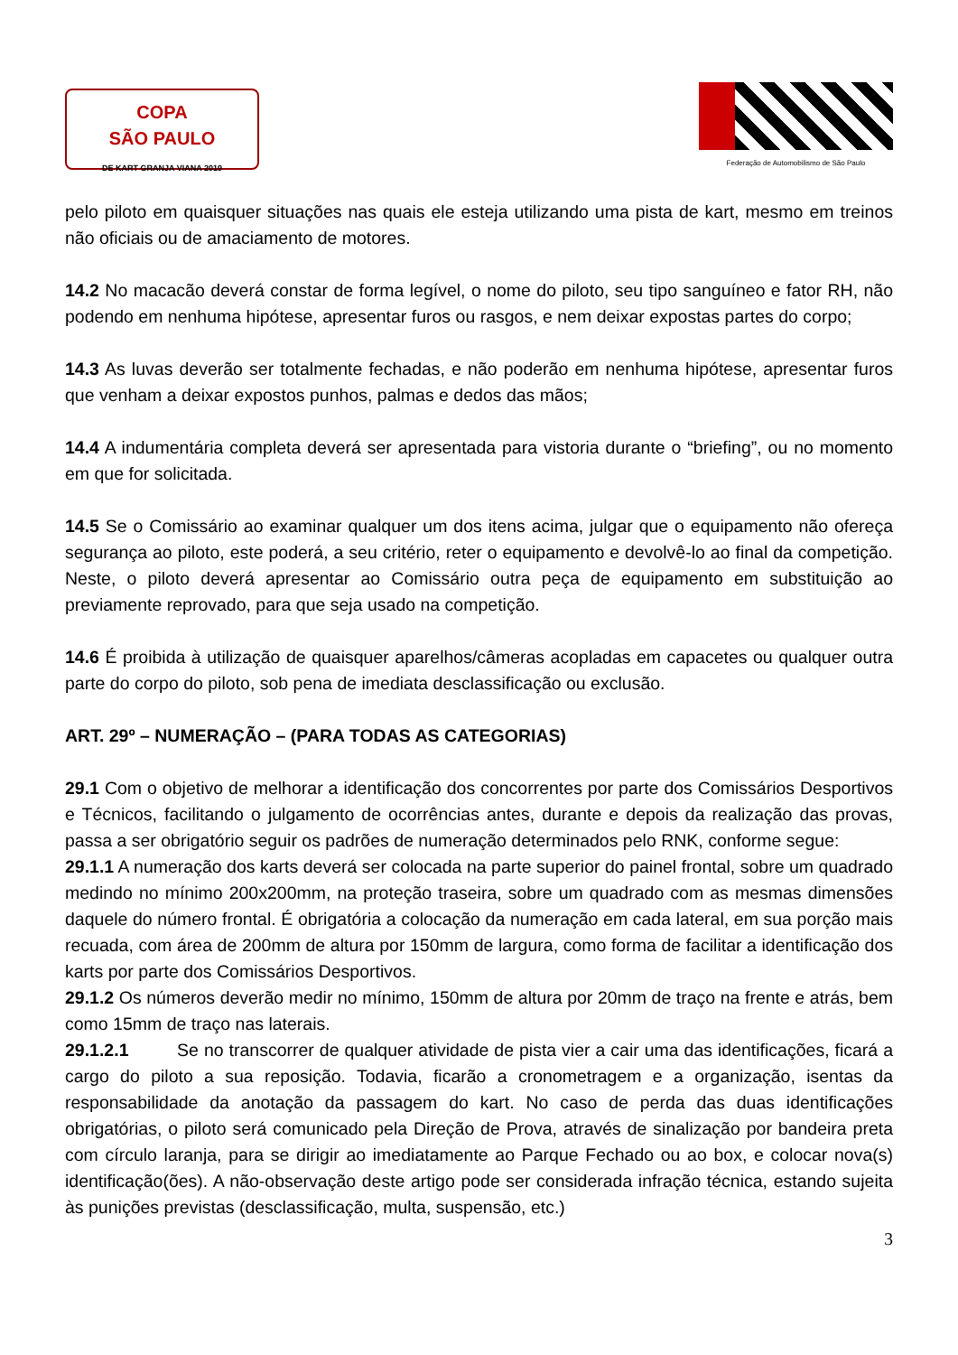COPA
SÃO PAULO
DE KART GRANJA VIANA 2019
Federação de Automobilismo de São Paulo
pelo piloto em quaisquer situações nas quais ele esteja utilizando uma pista de kart, mesmo em treinos não oficiais ou de amaciamento de motores.
14.2 No macacão deverá constar de forma legível, o nome do piloto, seu tipo sanguíneo e fator RH, não podendo em nenhuma hipótese, apresentar furos ou rasgos, e nem deixar expostas partes do corpo;
14.3 As luvas deverão ser totalmente fechadas, e não poderão em nenhuma hipótese, apresentar furos que venham a deixar expostos punhos, palmas e dedos das mãos;
14.4 A indumentária completa deverá ser apresentada para vistoria durante o “briefing”, ou no momento em que for solicitada.
14.5 Se o Comissário ao examinar qualquer um dos itens acima, julgar que o equipamento não ofereça segurança ao piloto, este poderá, a seu critério, reter o equipamento e devolvê-lo ao final da competição. Neste, o piloto deverá apresentar ao Comissário outra peça de equipamento em substituição ao previamente reprovado, para que seja usado na competição.
14.6 É proibida à utilização de quaisquer aparelhos/câmeras acopladas em capacetes ou qualquer outra parte do corpo do piloto, sob pena de imediata desclassificação ou exclusão.
ART. 29º – NUMERAÇÃO – (PARA TODAS AS CATEGORIAS)
29.1 Com o objetivo de melhorar a identificação dos concorrentes por parte dos Comissários Desportivos e Técnicos, facilitando o julgamento de ocorrências antes, durante e depois da realização das provas, passa a ser obrigatório seguir os padrões de numeração determinados pelo RNK, conforme segue:
29.1.1 A numeração dos karts deverá ser colocada na parte superior do painel frontal, sobre um quadrado medindo no mínimo 200x200mm, na proteção traseira, sobre um quadrado com as mesmas dimensões daquele do número frontal. É obrigatória a colocação da numeração em cada lateral, em sua porção mais recuada, com área de 200mm de altura por 150mm de largura, como forma de facilitar a identificação dos karts por parte dos Comissários Desportivos.
29.1.2 Os números deverão medir no mínimo, 150mm de altura por 20mm de traço na frente e atrás, bem como 15mm de traço nas laterais.
29.1.2.1 Se no transcorrer de qualquer atividade de pista vier a cair uma das identificações, ficará a cargo do piloto a sua reposição. Todavia, ficarão a cronometragem e a organização, isentas da responsabilidade da anotação da passagem do kart. No caso de perda das duas identificações obrigatórias, o piloto será comunicado pela Direção de Prova, através de sinalização por bandeira preta com círculo laranja, para se dirigir ao imediatamente ao Parque Fechado ou ao box, e colocar nova(s) identificação(ões). A não-observação deste artigo pode ser considerada infração técnica, estando sujeita às punições previstas (desclassificação, multa, suspensão, etc.)
3